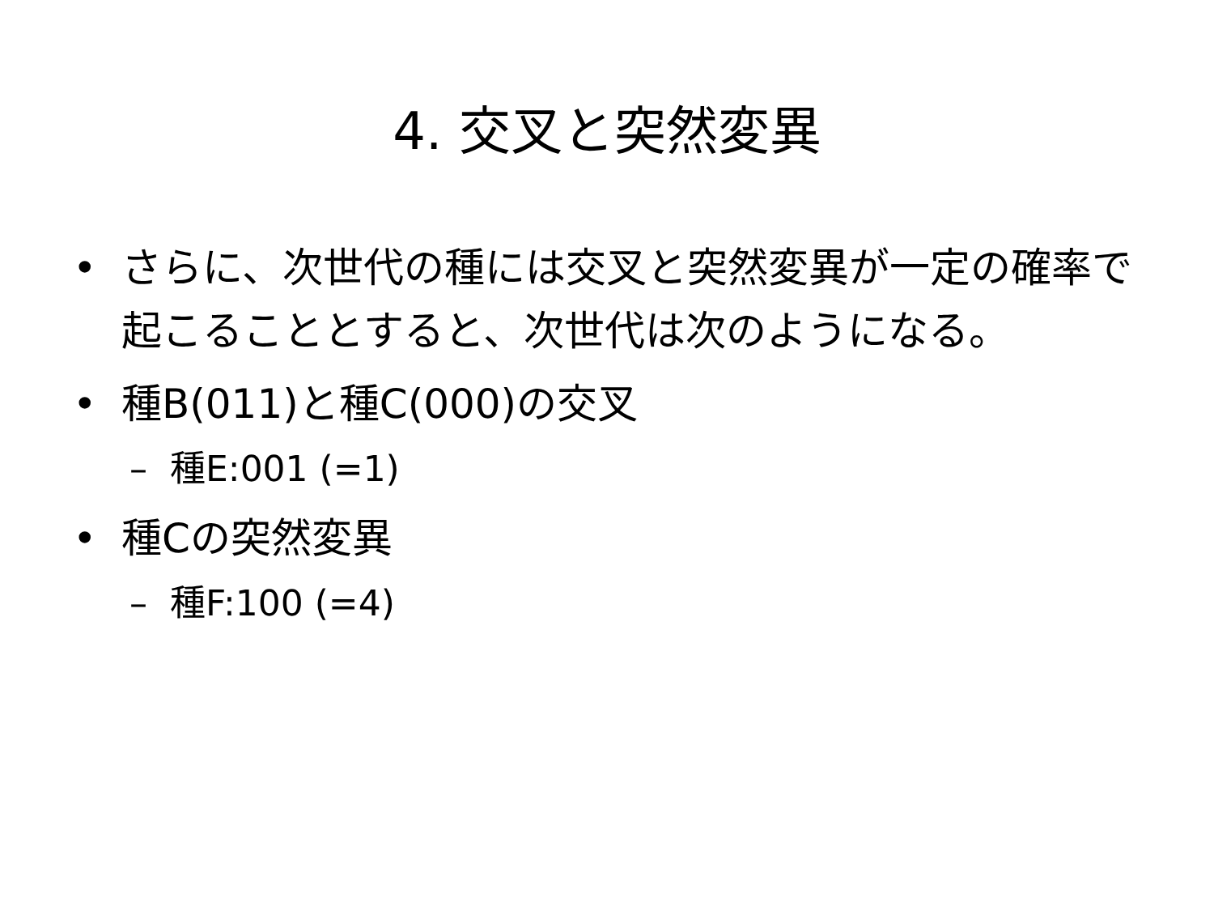4. 交叉と突然変異
• さらに、次世代の種には交叉と突然変異が一定の確率で起こることとすると、次世代は次のようになる。
• 種B(011)と種C(000)の交叉
– 種E:001 (=1)
• 種Cの突然変異
– 種F:100 (=4)